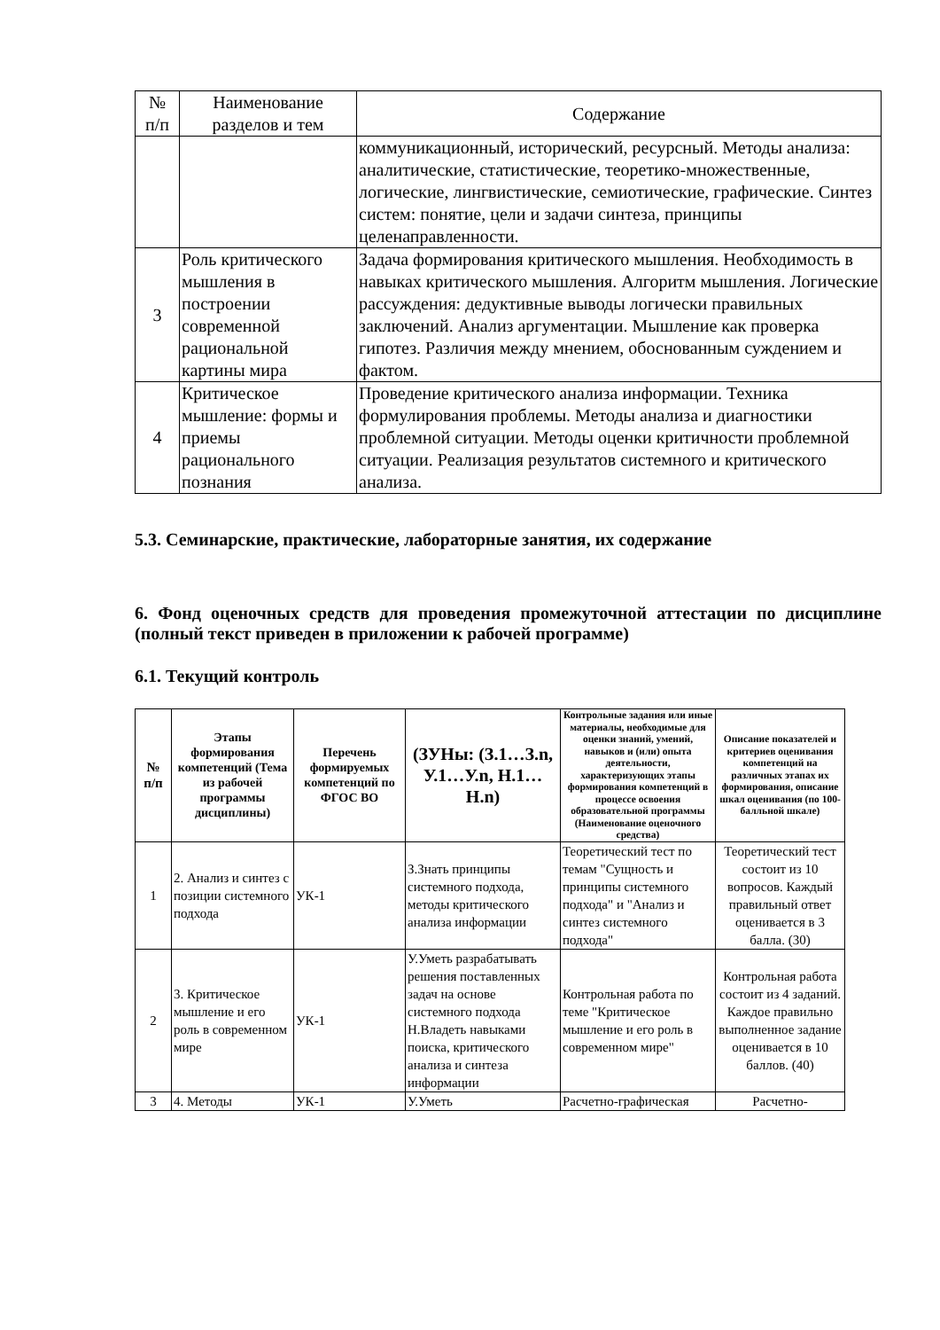| № п/п | Наименование разделов и тем | Содержание |
| --- | --- | --- |
| | | коммуникационный, исторический, ресурсный. Методы анализа: аналитические, статистические, теоретико-множественные, логические, лингвистические, семиотические, графические. Синтез систем: понятие, цели и задачи синтеза, принципы целенаправленности. |
| 3 | Роль критического мышления в построении современной рациональной картины мира | Задача формирования критического мышления. Необходимость в навыках критического мышления. Алгоритм мышления. Логические рассуждения: дедуктивные выводы логически правильных заключений. Анализ аргументации. Мышление как проверка гипотез. Различия между мнением, обоснованным суждением и фактом. |
| 4 | Критическое мышление: формы и приемы рационального познания | Проведение критического анализа информации. Техника формулирования проблемы. Методы анализа и диагностики проблемной ситуации. Методы оценки критичности проблемной ситуации. Реализация результатов системного и критического анализа. |
5.3. Семинарские, практические, лабораторные занятия, их содержание
6. Фонд оценочных средств для проведения промежуточной аттестации по дисциплине (полный текст приведен в приложении к рабочей программе)
6.1. Текущий контроль
| № п/п | Этапы формирования компетенций (Тема из рабочей программы дисциплины) | Перечень формируемых компетенций по ФГОС ВО | (ЗУНы: (З.1…З.n, У.1…У.n, Н.1…Н.n) | Контрольные задания или иные материалы, необходимые для оценки знаний, умений, навыков и (или) опыта деятельности, характеризующих этапы формирования компетенций в процессе освоения образовательной программы (Наименование оценочного средства) | Описание показателей и критериев оценивания компетенций на различных этапах их формирования, описание шкал оценивания (по 100-балльной шкале) |
| --- | --- | --- | --- | --- | --- |
| 1 | 2. Анализ и синтез с позиции системного подхода | УК-1 | З.Знать принципы системного подхода, методы критического анализа информации | Теоретический тест по темам "Сущность и принципы системного подхода" и "Анализ и синтез системного подхода" | Теоретический тест состоит из 10 вопросов. Каждый правильный ответ оценивается в 3 балла. (30) |
| 2 | 3. Критическое мышление и его роль в современном мире | УК-1 | У.Уметь разрабатывать решения поставленных задач на основе системного подхода Н.Владеть навыками поиска, критического анализа и синтеза информации | Контрольная работа по теме "Критическое мышление и его роль в современном мире" | Контрольная работа состоит из 4 заданий. Каждое правильно выполненное задание оценивается в 10 баллов. (40) |
| 3 | 4. Методы | УК-1 | У.Уметь | Расчетно-графическая | Расчетно- |